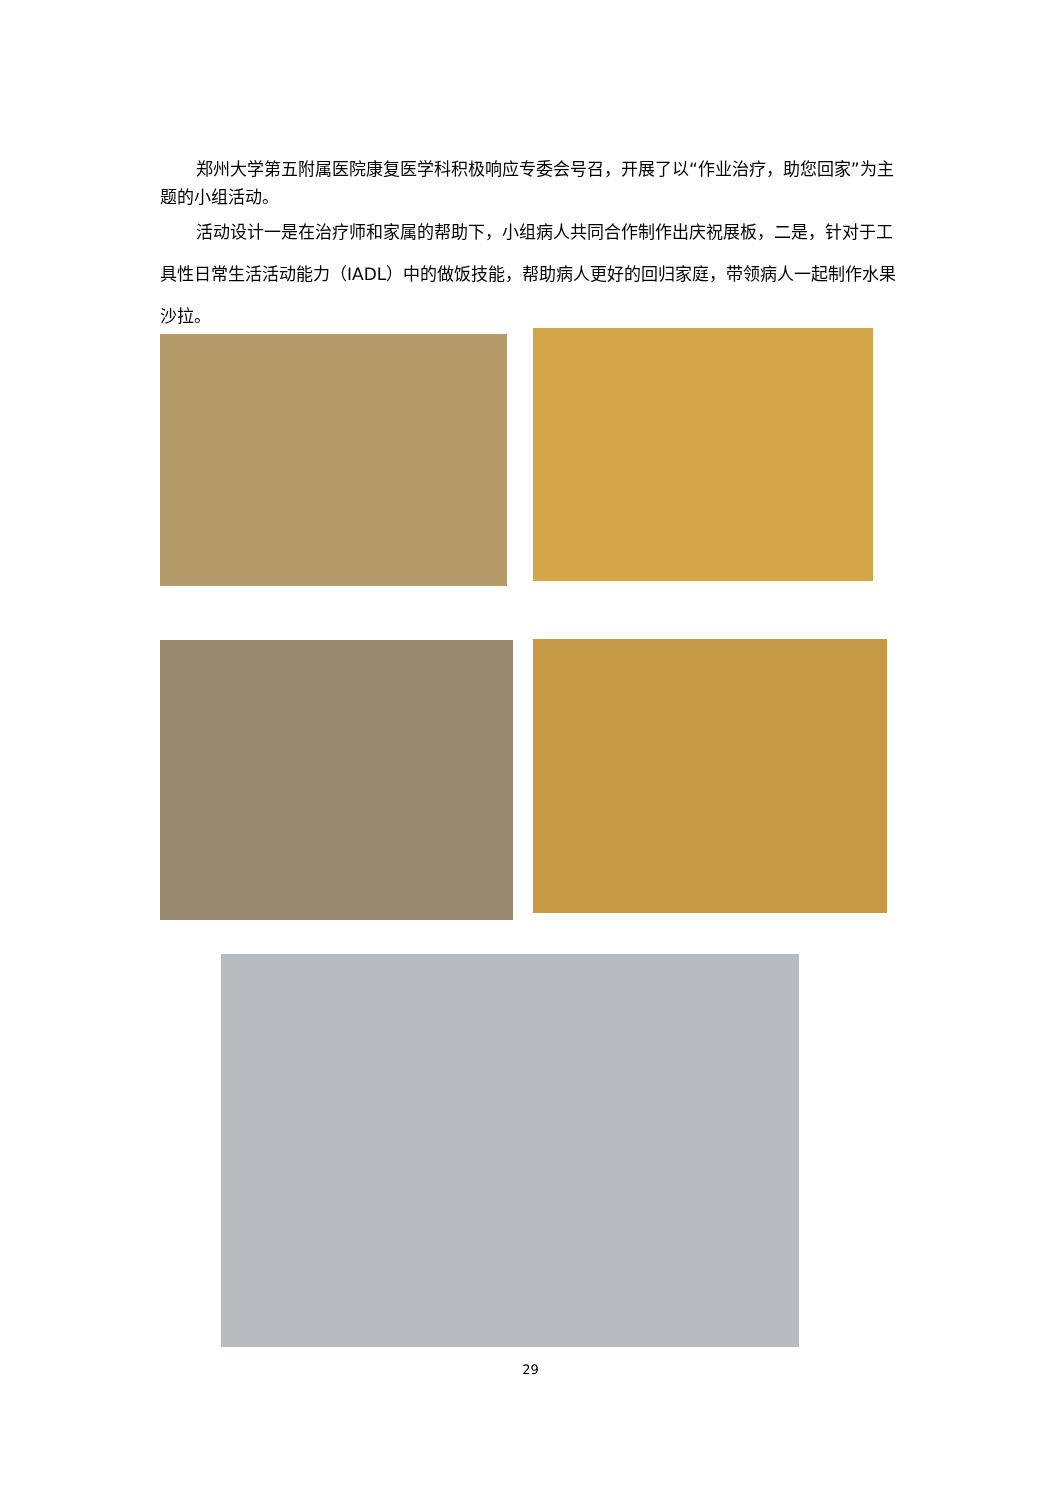郑州大学第五附属医院康复医学科积极响应专委会号召，开展了以“作业治疗，助您回家”为主题的小组活动。
活动设计一是在治疗师和家属的帮助下，小组病人共同合作制作出庆祝展板，二是，针对于工具性日常生活活动能力（IADL）中的做饭技能，帮助病人更好的回归家庭，带领病人一起制作水果沙拉。
29